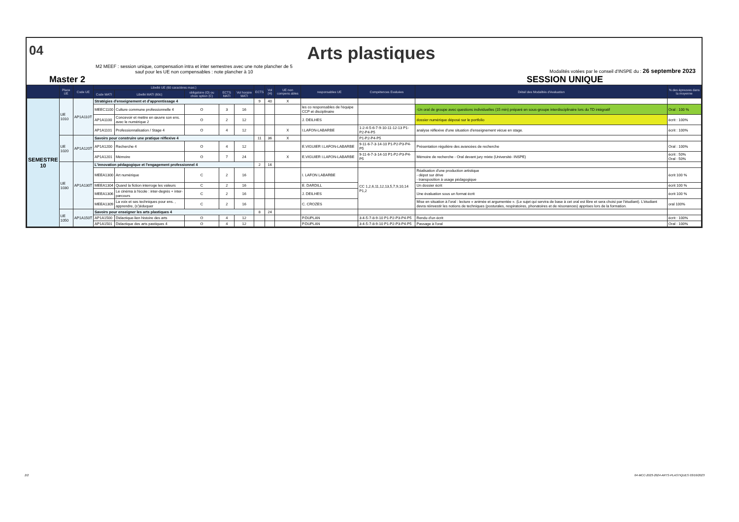04
Arts plastiques
M2 MEEF : session unique, compensation intra et inter semestres avec une note plancher de 5
sauf pour les UE non compensables : note plancher à 10
Modalités votées par le conseil d'INSPE du : 26 septembre 2023
Master 2 SESSION UNIQUE
| | Place UE | Code UE | Libellé UE (60 caractères maxi.) | | | | | ECTS | Vol (H) | UE non compens ables | responsables UE | Compétences Evaluées | Détail des Modalités d'évaluation | % des épreuves dans la moyenne |
| --- | --- | --- | --- | --- | --- | --- | --- | --- | --- | --- | --- | --- | --- | --- |
| | | | Code MATI | Libellé MATI (60c) | obligatoire (O) ou choix option (C) | ECTS MATI | Vol horaire MATI | | | | | | | |
| SEMESTRE 10 | UE 1010 | AP1A110T | Stratégies d'enseignement et d'apprentissage 4 | | | | | 9 | 40 | X | | | | |
| | | | MEEC1100 | Culture commune professionnelle 4 | O | 3 | 16 | | | | les co responsables de l'équipe CCP et disciplinaire | | -Un oral de groupe avec questions individuelles (15 min) préparé en sous-groupe interdisciplinaire lors du TD intégratif | Oral : 100 % |
| | | | AP1A1100 | Concevoir et mettre en œuvre son ens. avec le numérique 2 | O | 2 | 12 | | | | J. DEILHES | | dossier numérique déposé sur le portfolio | écrit : 100% |
| | | | AP1A1101 | Professionnalisation / Stage 4 | O | 4 | 12 | | | X | I.LAFON-LABARBE | 1-2-4-5-6-7-9-10-11-12-13 P1-P2-P4-P5 | analyse réflexive d'une situation d'enseignement vécue en stage. | écrit : 100% |
| | UE 1020 | AP1A120T | Savoirs pour construire une pratique réflexive 4 | | | | | 11 | 36 | X | | P1-P2-P4-P5 | | |
| | | | AP1A1200 | Recherche 4 | O | 4 | 12 | | | | E.VIGUIER I.LAFON-LABARBE | 9-11-6-7-3-14-10 P1-P2-P3-P4-P5 | Présentation régulière des avancées de recherche | Oral : 100% |
| | | | AP1A1201 | Mémoire | O | 7 | 24 | | | X | E.VIGUIER I.LAFON-LABARBE | 9-11-6-7-3-14-10 P1-P2-P3-P4-P5 | Mémoire de recherche - Oral devant jury mixte (Université- INSPE) | écrit : 50% Oral : 50% |
| | UE 1030 | AP1A130T | L'innovation pédagogique et l'engagement professionnel 4 | | | | | 2 | 16 | | | | | |
| | | | MEEA1300 | Art numérique | C | 2 | 16 | | | | I. LAFON LABARBE | CC 1,2,6,11,12,13,5,7,9,10,14 P1,2 | Réalisation d'une production artistique - dépot sur drive - transposition à usage pédagogique | écrit 100 % |
| | | | MEEA1304 | Quand la fiction interroge les valeurs | C | 2 | 16 | | | | E. DARDILL | | Un dossier écrit | écrit 100 % |
| | | | MEEA1306 | Le cinéma à l'école : inter-degrés + inter-parcours | C | 2 | 16 | | | | J. DEILHES | | Une évaluation sous un format écrit | écrit 100 % |
| | | | MEEA1309 | La voix et ses techniques pour ens. , apprendre, (s')éduquer | C | 2 | 16 | | | | C. CROZES | | Mise en situation à l'oral : lecture « animée et argumentée ». (Le sujet qui servira de base à cet oral est libre et sera choisi par l'étudiant). L'étudiant devra réinvestir les notions de techniques (posturales, respiratoires, phonatoires et de résonances) apprises lors de la formation. | oral 100% |
| | UE 1050 | AP1A150T | Savoirs pour enseigner les arts plastiques 4 | | | | | 8 | 24 | | | | | |
| | | | AP1A1500 | Didactique-lien histoire des arts | O | 4 | 12 | | | | P.DUPLAN | 3-4-5-7-8-9-10 P1-P2-P3-P4-P5 | Rendu d'un écrit | écrit : 100% |
| | | | AP1A1501 | Didactique des arts pastiques 4 | O | 4 | 12 | | | | P.DUPLAN | 3-4-5-7-8-9-10 P1-P2-P3-P4-P5 | Passage à l'oral | Oral : 100% |
2/2
04-MCC-2023-2024-ARTS-PLASTIQUES 03/10/2023